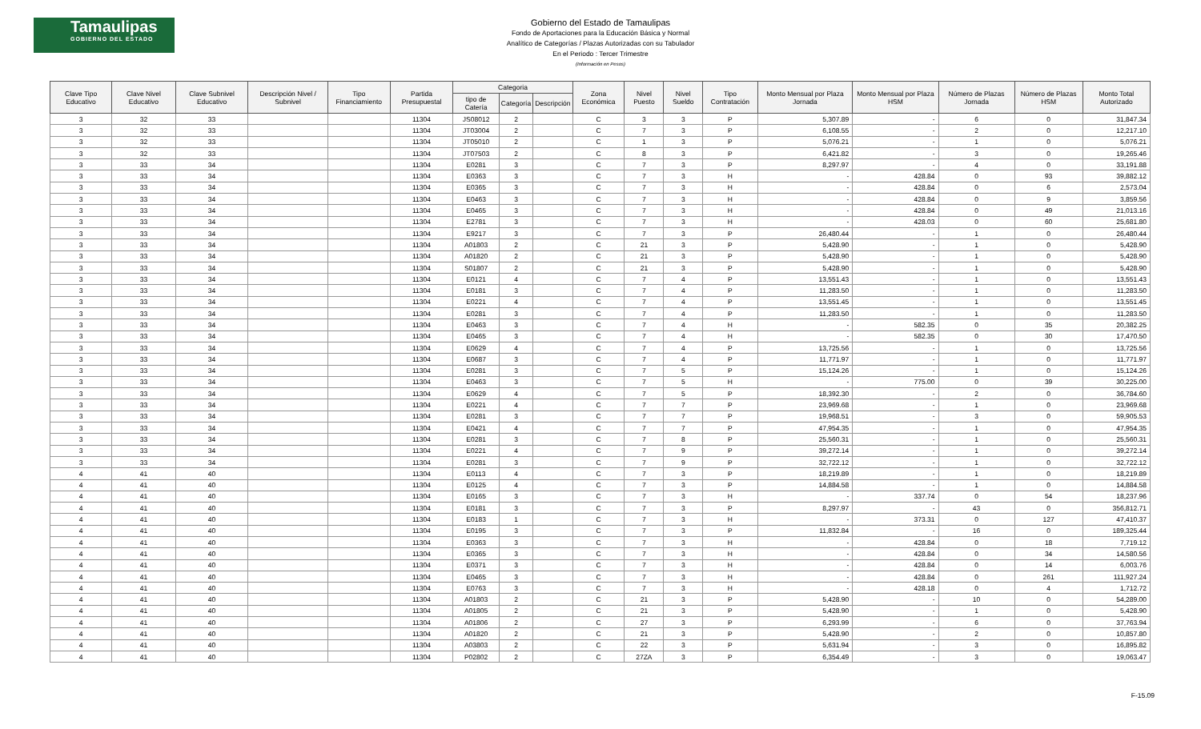Tamaulipas
GOBIERNO DEL ESTADO
Gobierno del Estado de Tamaulipas
Fondo de Aportaciones para la Educación Básica y Normal
Analítico de Categorías / Plazas Autorizadas con su Tabulador
En el Periodo : Tercer Trimestre
(Información en Pesos)
| Clave Tipo Educativo | Clave Nivel Educativo | Clave Subnivel Educativo | Descripción Nivel / Subnivel | Tipo Financiamiento | Partida Presupuestal | Categoria | | | Zona Económica | Nivel Puesto | Nivel Sueldo | Tipo Contratación | Monto Mensual por Plaza Jornada | Monto Mensual por Plaza HSM | Número de Plazas Jornada | Número de Plazas HSM | Monto Total Autorizado |
| --- | --- | --- | --- | --- | --- | --- | --- | --- | --- | --- | --- | --- | --- | --- | --- | --- | --- |
| | | | | | | tipo de Catería | Categoría | Descripción | | | | | | | | | |
| 3 | 32 | 33 | | | 11304 | JS08012 | 2 | | C | 3 | 3 | P | 5,307.89 | - | 6 | 0 | 31,847.34 |
| 3 | 32 | 33 | | | 11304 | JT03004 | 2 | | C | 7 | 3 | P | 6,108.55 | - | 2 | 0 | 12,217.10 |
| 3 | 32 | 33 | | | 11304 | JT05010 | 2 | | C | 1 | 3 | P | 5,076.21 | - | 1 | 0 | 5,076.21 |
| 3 | 32 | 33 | | | 11304 | JT07503 | 2 | | C | 8 | 3 | P | 6,421.82 | - | 3 | 0 | 19,265.46 |
| 3 | 33 | 34 | | | 11304 | E0281 | 3 | | C | 7 | 3 | P | 8,297.97 | - | 4 | 0 | 33,191.88 |
| 3 | 33 | 34 | | | 11304 | E0363 | 3 | | C | 7 | 3 | H | - | 428.84 | 0 | 93 | 39,882.12 |
| 3 | 33 | 34 | | | 11304 | E0365 | 3 | | C | 7 | 3 | H | - | 428.84 | 0 | 6 | 2,573.04 |
| 3 | 33 | 34 | | | 11304 | E0463 | 3 | | C | 7 | 3 | H | - | 428.84 | 0 | 9 | 3,859.56 |
| 3 | 33 | 34 | | | 11304 | E0465 | 3 | | C | 7 | 3 | H | - | 428.84 | 0 | 49 | 21,013.16 |
| 3 | 33 | 34 | | | 11304 | E2781 | 3 | | C | 7 | 3 | H | - | 428.03 | 0 | 60 | 25,681.80 |
| 3 | 33 | 34 | | | 11304 | E9217 | 3 | | C | 7 | 3 | P | 26,480.44 | - | 1 | 0 | 26,480.44 |
| 3 | 33 | 34 | | | 11304 | A01803 | 2 | | C | 21 | 3 | P | 5,428.90 | - | 1 | 0 | 5,428.90 |
| 3 | 33 | 34 | | | 11304 | A01820 | 2 | | C | 21 | 3 | P | 5,428.90 | - | 1 | 0 | 5,428.90 |
| 3 | 33 | 34 | | | 11304 | S01807 | 2 | | C | 21 | 3 | P | 5,428.90 | - | 1 | 0 | 5,428.90 |
| 3 | 33 | 34 | | | 11304 | E0121 | 4 | | C | 7 | 4 | P | 13,551.43 | - | 1 | 0 | 13,551.43 |
| 3 | 33 | 34 | | | 11304 | E0181 | 3 | | C | 7 | 4 | P | 11,283.50 | - | 1 | 0 | 11,283.50 |
| 3 | 33 | 34 | | | 11304 | E0221 | 4 | | C | 7 | 4 | P | 13,551.45 | - | 1 | 0 | 13,551.45 |
| 3 | 33 | 34 | | | 11304 | E0281 | 3 | | C | 7 | 4 | P | 11,283.50 | - | 1 | 0 | 11,283.50 |
| 3 | 33 | 34 | | | 11304 | E0463 | 3 | | C | 7 | 4 | H | - | 582.35 | 0 | 35 | 20,382.25 |
| 3 | 33 | 34 | | | 11304 | E0465 | 3 | | C | 7 | 4 | H | - | 582.35 | 0 | 30 | 17,470.50 |
| 3 | 33 | 34 | | | 11304 | E0629 | 4 | | C | 7 | 4 | P | 13,725.56 | - | 1 | 0 | 13,725.56 |
| 3 | 33 | 34 | | | 11304 | E0687 | 3 | | C | 7 | 4 | P | 11,771.97 | - | 1 | 0 | 11,771.97 |
| 3 | 33 | 34 | | | 11304 | E0281 | 3 | | C | 7 | 5 | P | 15,124.26 | - | 1 | 0 | 15,124.26 |
| 3 | 33 | 34 | | | 11304 | E0463 | 3 | | C | 7 | 5 | H | - | 775.00 | 0 | 39 | 30,225.00 |
| 3 | 33 | 34 | | | 11304 | E0629 | 4 | | C | 7 | 5 | P | 18,392.30 | - | 2 | 0 | 36,784.60 |
| 3 | 33 | 34 | | | 11304 | E0221 | 4 | | C | 7 | 7 | P | 23,969.68 | - | 1 | 0 | 23,969.68 |
| 3 | 33 | 34 | | | 11304 | E0281 | 3 | | C | 7 | 7 | P | 19,968.51 | - | 3 | 0 | 59,905.53 |
| 3 | 33 | 34 | | | 11304 | E0421 | 4 | | C | 7 | 7 | P | 47,954.35 | - | 1 | 0 | 47,954.35 |
| 3 | 33 | 34 | | | 11304 | E0281 | 3 | | C | 7 | 8 | P | 25,560.31 | - | 1 | 0 | 25,560.31 |
| 3 | 33 | 34 | | | 11304 | E0221 | 4 | | C | 7 | 9 | P | 39,272.14 | - | 1 | 0 | 39,272.14 |
| 3 | 33 | 34 | | | 11304 | E0281 | 3 | | C | 7 | 9 | P | 32,722.12 | - | 1 | 0 | 32,722.12 |
| 4 | 41 | 40 | | | 11304 | E0113 | 4 | | C | 7 | 3 | P | 18,219.89 | - | 1 | 0 | 18,219.89 |
| 4 | 41 | 40 | | | 11304 | E0125 | 4 | | C | 7 | 3 | P | 14,884.58 | - | 1 | 0 | 14,884.58 |
| 4 | 41 | 40 | | | 11304 | E0165 | 3 | | C | 7 | 3 | H | - | 337.74 | 0 | 54 | 18,237.96 |
| 4 | 41 | 40 | | | 11304 | E0181 | 3 | | C | 7 | 3 | P | 8,297.97 | - | 43 | 0 | 356,812.71 |
| 4 | 41 | 40 | | | 11304 | E0183 | 1 | | C | 7 | 3 | H | - | 373.31 | 0 | 127 | 47,410.37 |
| 4 | 41 | 40 | | | 11304 | E0195 | 3 | | C | 7 | 3 | P | 11,832.84 | - | 16 | 0 | 189,325.44 |
| 4 | 41 | 40 | | | 11304 | E0363 | 3 | | C | 7 | 3 | H | - | 428.84 | 0 | 18 | 7,719.12 |
| 4 | 41 | 40 | | | 11304 | E0365 | 3 | | C | 7 | 3 | H | - | 428.84 | 0 | 34 | 14,580.56 |
| 4 | 41 | 40 | | | 11304 | E0371 | 3 | | C | 7 | 3 | H | - | 428.84 | 0 | 14 | 6,003.76 |
| 4 | 41 | 40 | | | 11304 | E0465 | 3 | | C | 7 | 3 | H | - | 428.84 | 0 | 261 | 111,927.24 |
| 4 | 41 | 40 | | | 11304 | E0763 | 3 | | C | 7 | 3 | H | - | 428.18 | 0 | 4 | 1,712.72 |
| 4 | 41 | 40 | | | 11304 | A01803 | 2 | | C | 21 | 3 | P | 5,428.90 | - | 10 | 0 | 54,289.00 |
| 4 | 41 | 40 | | | 11304 | A01805 | 2 | | C | 21 | 3 | P | 5,428.90 | - | 1 | 0 | 5,428.90 |
| 4 | 41 | 40 | | | 11304 | A01806 | 2 | | C | 27 | 3 | P | 6,293.99 | - | 6 | 0 | 37,763.94 |
| 4 | 41 | 40 | | | 11304 | A01820 | 2 | | C | 21 | 3 | P | 5,428.90 | - | 2 | 0 | 10,857.80 |
| 4 | 41 | 40 | | | 11304 | A03803 | 2 | | C | 22 | 3 | P | 5,631.94 | - | 3 | 0 | 16,895.82 |
| 4 | 41 | 40 | | | 11304 | P02802 | 2 | | C | 27ZA | 3 | P | 6,354.49 | - | 3 | 0 | 19,063.47 |
F-15.09